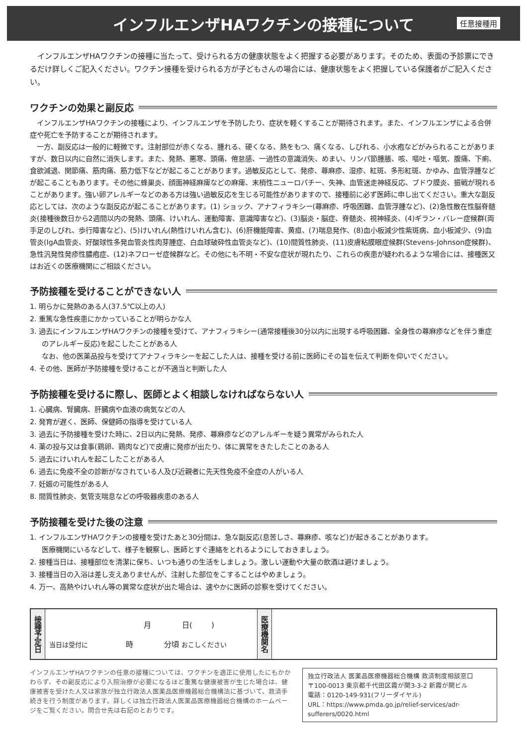インフルエンザHAワクチンの接種について
任意接種用
インフルエンザHAワクチンの接種に当たって、受けられる方の健康状態をよく把握する必要があります。そのため、表面の予診票にできるだけ詳しくご記入ください。ワクチン接種を受けられる方が子どもさんの場合には、健康状態をよく把握している保護者がご記入ください。
ワクチンの効果と副反応
インフルエンザHAワクチンの接種により、インフルエンザを予防したり、症状を軽くすることが期待されます。また、インフルエンザによる合併症や死亡を予防することが期待されます。
一方、副反応は一般的に軽微です。注射部位が赤くなる、腫れる、硬くなる、熱をもつ、痛くなる、しびれる、小水疱などがみられることがありますが、数日以内に自然に消失します。また、発熱、悪寒、頭痛、倦怠感、一過性の意識消失、めまい、リンパ節腫脹、咳、嘔吐・嘔気、腹痛、下痢、食欲減退、関節痛、筋肉痛、筋力低下などが起こることがあります。過敏反応として、発疹、蕁麻疹、湿疹、紅斑、多形紅斑、かゆみ、血管浮腫などが起こることもあります。その他に蜂巣炎、顔面神経麻痺などの麻痺、末梢性ニューロパチー、失神、血管迷走神経反応、ブドウ膜炎、振戦が現れることがあります。強い卵アレルギーなどのある方は強い過敏反応を生じる可能性がありますので、接種前に必ず医師に申し出てください。重大な副反応としては、次のような副反応が起こることがあります。(1) ショック、アナフィラキシー(蕁麻疹、呼吸困難、血管浮腫など)、(2)急性散在性脳脊髄炎(接種後数日から2週間以内の発熱、頭痛、けいれん、運動障害、意識障害など)、(3)脳炎・脳症、脊髄炎、視神経炎、(4)ギラン・バレー症候群(両手足のしびれ、歩行障害など)、(5)けいれん(熱性けいれん含む)、(6)肝機能障害、黄疸、(7)喘息発作、(8)血小板減少性紫斑病、血小板減少、(9)血管炎(IgA血管炎、好酸球性多発血管炎性肉芽腫症、白血球破砕性血管炎など)、(10)間質性肺炎、(11)皮膚粘膜眼症候群(Stevens-Johnson症候群)、急性汎発性発疹性膿疱症、(12)ネフローゼ症候群など。その他にも不明・不安な症状が現れたり、これらの疾患が疑われるような場合には、接種医又はお近くの医療機関にご相談ください。
予防接種を受けることができない人
1. 明らかに発熱のある人(37.5℃以上の人)
2. 重篤な急性疾患にかかっていることが明らかな人
3. 過去にインフルエンザHAワクチンの接種を受けて、アナフィラキシー(通常接種後30分以内に出現する呼吸困難、全身性の蕁麻疹などを伴う重症のアレルギー反応)を起こしたことがある人
なお、他の医薬品投与を受けてアナフィラキシーを起こした人は、接種を受ける前に医師にその旨を伝えて判断を仰いでください。
4. その他、医師が予防接種を受けることが不適当と判断した人
予防接種を受けるに際し、医師とよく相談しなければならない人
1. 心臓病、腎臓病、肝臓病や血液の病気などの人
2. 発育が遅く、医師、保健師の指導を受けている人
3. 過去に予防接種を受けた時に、2日以内に発熱、発疹、蕁麻疹などのアレルギーを疑う異常がみられた人
4. 薬の投与又は食事(鶏卵、鶏肉など)で皮膚に発疹が出たり、体に異常をきたしたことのある人
5. 過去にけいれんを起こしたことがある人
6. 過去に免疫不全の診断がなされている人及び近親者に先天性免疫不全症の人がいる人
7. 妊娠の可能性がある人
8. 間質性肺炎、気管支喘息などの呼吸器疾患のある人
予防接種を受けた後の注意
1. インフルエンザHAワクチンの接種を受けたあと30分間は、急な副反応(息苦しさ、蕁麻疹、咳など)が起きることがあります。
医療機関にいるなどして、様子を観察し、医師とすぐ連絡をとれるようにしておきましょう。
2. 接種当日は、接種部位を清潔に保ち、いつも通りの生活をしましょう。激しい運動や大量の飲酒は避けましょう。
3. 接種当日の入浴は差し支えありませんが、注射した部位をこすることはやめましょう。
4. 万一、高熱やけいれん等の異常な症状が出た場合は、速やかに医師の診察を受けてください。
| 接種予定日 | 月 日( ) 当日は受付に 時 分頃 おこしください | 医療機関名 | |
インフルエンザHAワクチンの任意の接種については、ワクチンを適正に使用したにもかかわらず、その副反応により入院治療が必要になるほど重篤な健康被害が生じた場合は、健康被害を受けた人又は家族が独立行政法人医薬品医療機器総合機構法に基づいて、救済手続きを行う制度があります。詳しくは独立行政法人医薬品医療機器総合機構のホームページをご覧ください。問合せ先は右記のとおりです。
独立行政法人 医薬品医療機器総合機構 救済制度相談窓口
〒100-0013 東京都千代田区霞が関3-3-2 新霞が関ビル
電話：0120-149-931(フリーダイヤル)
URL：https://www.pmda.go.jp/relief-services/adr-sufferers/0020.html